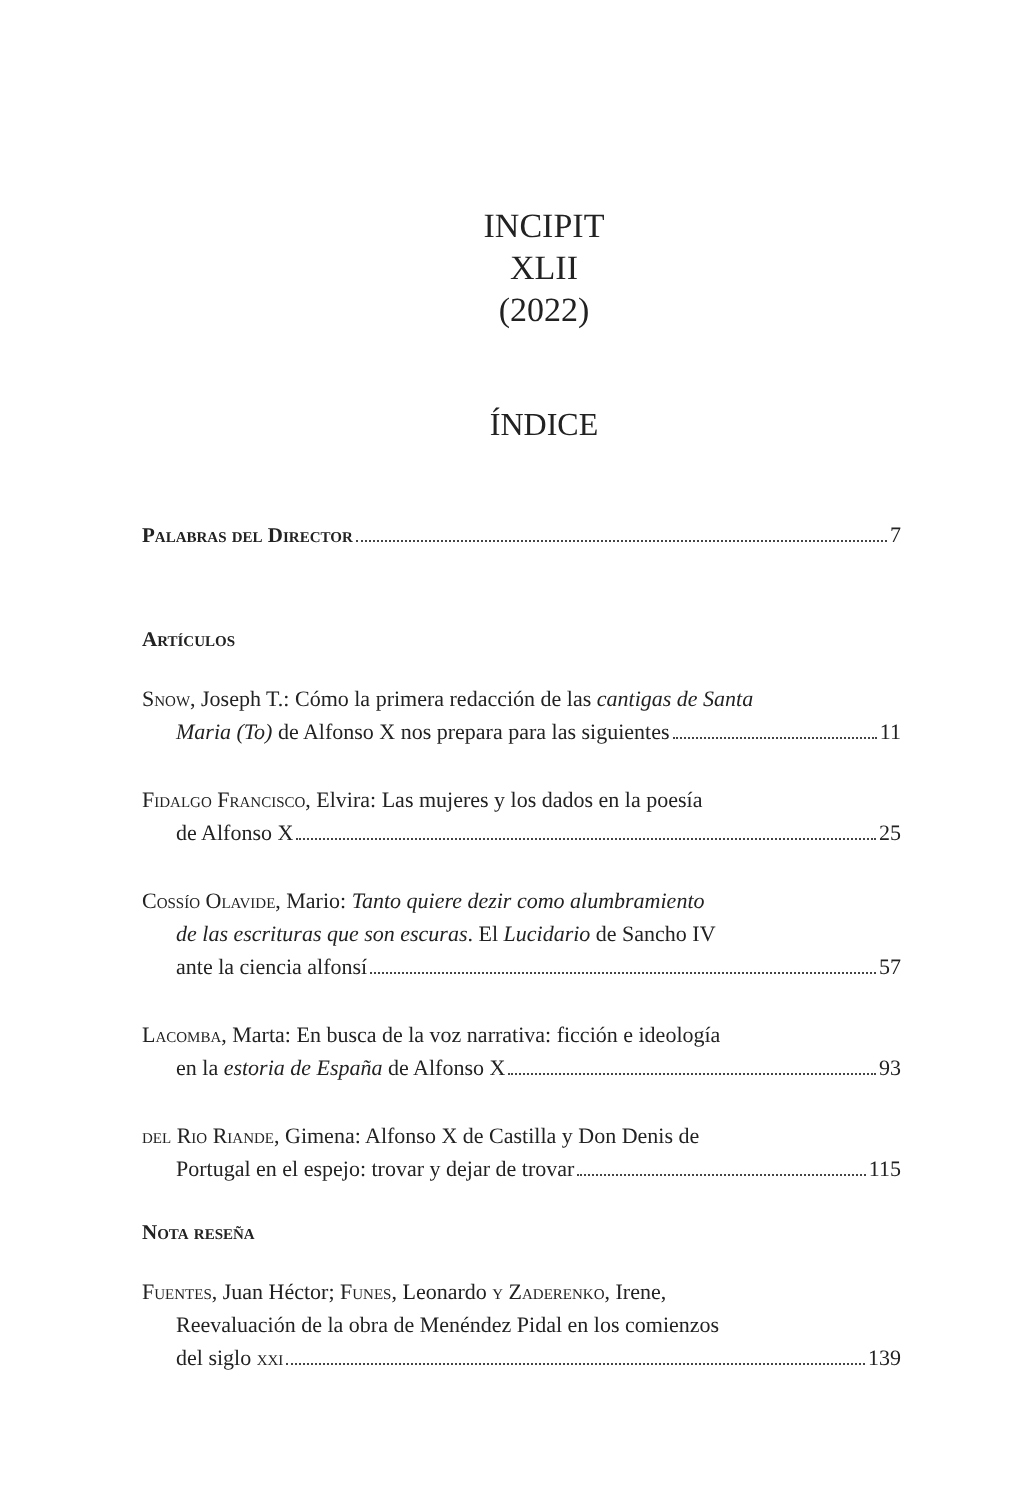INCIPIT
XLII
(2022)
ÍNDICE
Palabras del Director 7
Artículos
Snow, Joseph T.: Cómo la primera redacción de las cantigas de Santa
Maria (To) de Alfonso X nos prepara para las siguientes 11
Fidalgo Francisco, Elvira: Las mujeres y los dados en la poesía
de Alfonso X 25
Cossío Olavide, Mario: Tanto quiere dezir como alumbramiento
de las escrituras que son escuras. El Lucidario de Sancho IV
ante la ciencia alfonsí 57
Lacomba, Marta: En busca de la voz narrativa: ficción e ideología
en la estoria de España de Alfonso X 93
del Rio Riande, Gimena: Alfonso X de Castilla y Don Denis de
Portugal en el espejo: trovar y dejar de trovar 115
Nota reseña
Fuentes, Juan Héctor; Funes, Leonardo y Zaderenko, Irene,
Reevaluación de la obra de Menéndez Pidal en los comienzos
del siglo xxi 139